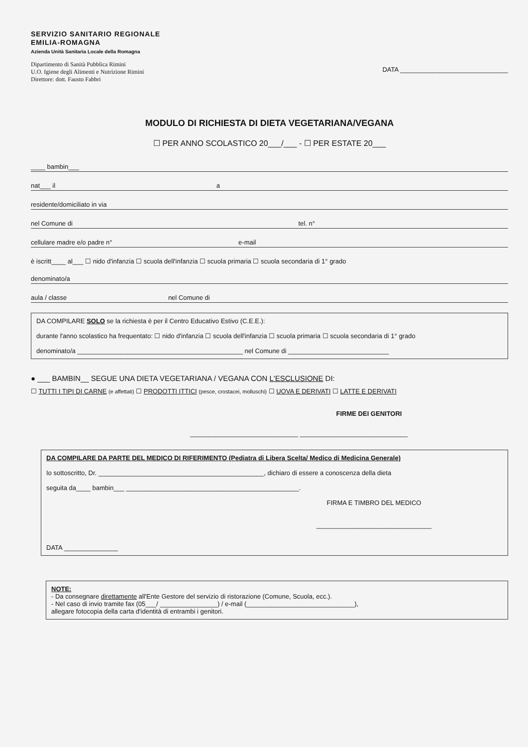SERVIZIO SANITARIO REGIONALE
EMILIA-ROMAGNA
Azienda Unità Sanitaria Locale della Romagna
Dipartimento di Sanità Pubblica Rimini
U.O. Igiene degli Alimenti e Nutrizione Rimini
Direttore: dott. Fausto Fabbri
DATA ______________________________
MODULO DI RICHIESTA DI DIETA VEGETARIANA/VEGANA
☐ PER ANNO SCOLASTICO 20___/___ - ☐ PER ESTATE 20___
____ bambin___
nat___ il a
residente/domiciliato in via
nel Comune di tel. n°
cellulare madre e/o padre n° e-mail
è iscritt____ al___ ☐ nido d'infanzia ☐ scuola dell'infanzia ☐ scuola primaria ☐ scuola secondaria di 1° grado
denominato/a
aula / classe nel Comune di
DA COMPILARE SOLO se la richiesta è per il Centro Educativo Estivo (C.E.E.):
durante l'anno scolastico ha frequentato: ☐ nido d'infanzia ☐ scuola dell'infanzia ☐ scuola primaria ☐ scuola secondaria di 1° grado
denominato/a ______________________________________________ nel Comune di ____________________________
● ___ BAMBIN__ SEGUE UNA DIETA VEGETARIANA / VEGANA CON L'ESCLUSIONE DI:
☐ TUTTI I TIPI DI CARNE (e affettati) ☐ PRODOTTI ITTICI (pesce, crostacei, molluschi) ☐ UOVA E DERIVATI ☐ LATTE E DERIVATI
FIRME DEI GENITORI
______________________________ ______________________________
DA COMPILARE DA PARTE DEL MEDICO DI RIFERIMENTO (Pediatra di Libera Scelta/ Medico di Medicina Generale)
Io sottoscritto, Dr. ______________________________________________, dichiaro di essere a conoscenza della dieta
seguita da____ bambin___ ________________________________________________.
FIRMA E TIMBRO DEL MEDICO
________________________________
DATA _______________
NOTE:
- Da consegnare direttamente all'Ente Gestore del servizio di ristorazione (Comune, Scuola, ecc.).
- Nel caso di invio tramite fax (05___/ ________________) / e-mail (______________________________),
allegare fotocopia della carta d'identità di entrambi i genitori.